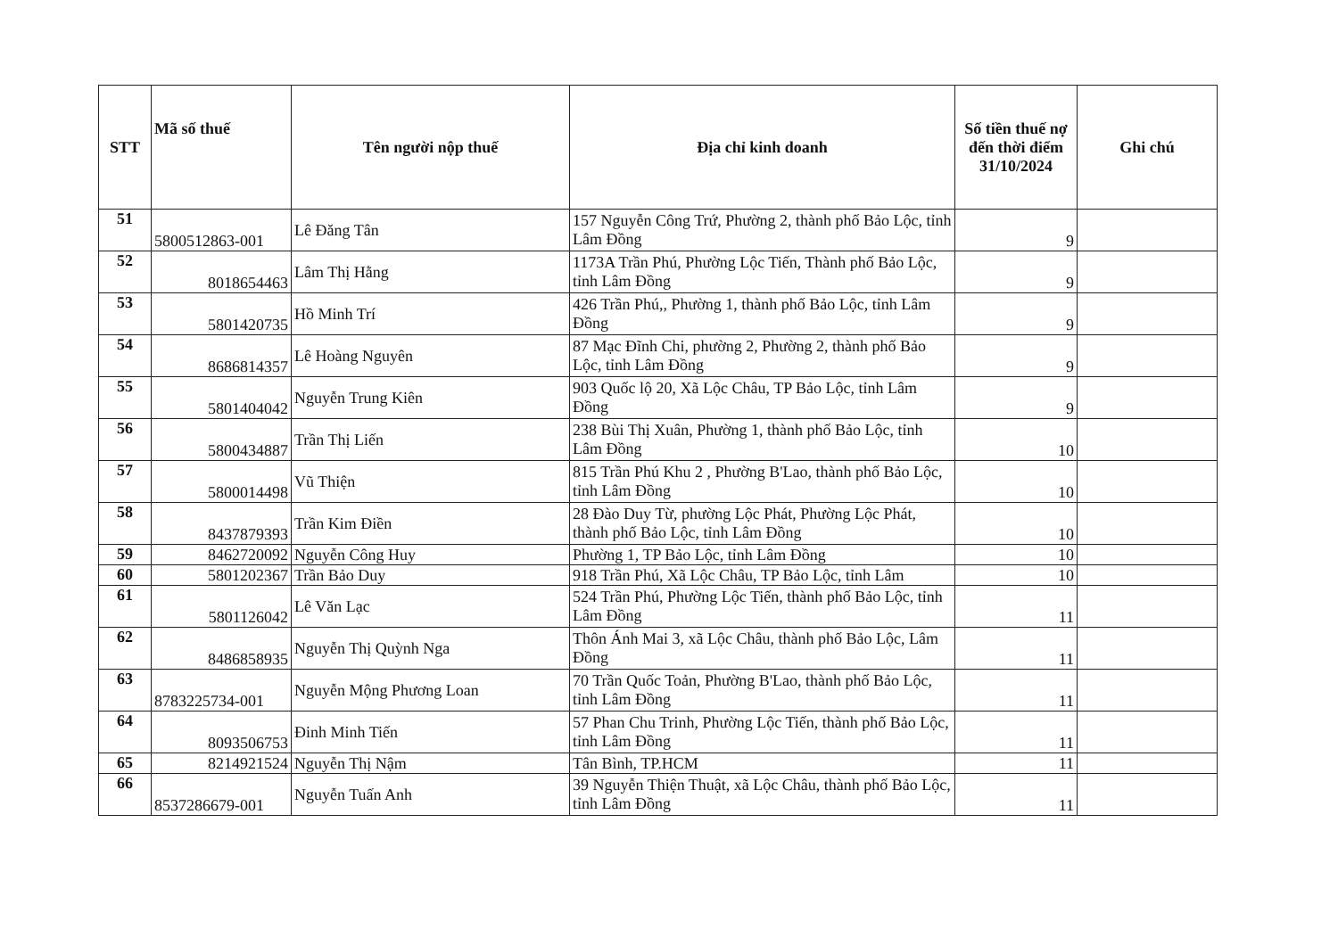| STT | Mã số thuế | Tên người nộp thuế | Địa chỉ kinh doanh | Số tiền thuế nợ đến thời điểm 31/10/2024 | Ghi chú |
| --- | --- | --- | --- | --- | --- |
| 51 | 5800512863-001 | Lê Đăng Tân | 157 Nguyễn Công Trứ, Phường 2, thành phố Bảo Lộc, tỉnh Lâm Đồng | 9 | |
| 52 | 8018654463 | Lâm Thị Hằng | 1173A Trần Phú, Phường Lộc Tiến, Thành phố Bảo Lộc, tỉnh Lâm Đồng | 9 | |
| 53 | 5801420735 | Hồ Minh Trí | 426 Trần Phú,, Phường 1, thành phố Bảo Lộc, tỉnh Lâm Đồng | 9 | |
| 54 | 8686814357 | Lê Hoàng Nguyên | 87 Mạc Đĩnh Chi, phường 2, Phường 2, thành phố Bảo Lộc, tỉnh Lâm Đồng | 9 | |
| 55 | 5801404042 | Nguyễn Trung Kiên | 903 Quốc lộ 20, Xã Lộc Châu, TP Bảo Lộc, tỉnh Lâm Đồng | 9 | |
| 56 | 5800434887 | Trần Thị Liến | 238 Bùi Thị Xuân, Phường 1, thành phố Bảo Lộc, tỉnh Lâm Đồng | 10 | |
| 57 | 5800014498 | Vũ Thiện | 815 Trần Phú Khu 2 , Phường B'Lao, thành phố Bảo Lộc, tỉnh Lâm Đồng | 10 | |
| 58 | 8437879393 | Trần Kim Điền | 28 Đào Duy Từ, phường Lộc Phát, Phường Lộc Phát, thành phố Bảo Lộc, tỉnh Lâm Đồng | 10 | |
| 59 | 8462720092 | Nguyễn Công Huy | Phường 1, TP Bảo Lộc, tỉnh Lâm Đồng | 10 | |
| 60 | 5801202367 | Trần Bảo Duy | 918 Trần Phú, Xã Lộc Châu, TP Bảo Lộc, tỉnh Lâm | 10 | |
| 61 | 5801126042 | Lê Văn Lạc | 524 Trần Phú, Phường Lộc Tiến, thành phố Bảo Lộc, tỉnh Lâm Đồng | 11 | |
| 62 | 8486858935 | Nguyễn Thị Quỳnh Nga | Thôn Ánh Mai 3, xã Lộc Châu, thành phố Bảo Lộc, Lâm Đồng | 11 | |
| 63 | 8783225734-001 | Nguyễn Mộng Phương Loan | 70 Trần Quốc Toản, Phường B'Lao, thành phố Bảo Lộc, tỉnh Lâm Đồng | 11 | |
| 64 | 8093506753 | Đinh Minh Tiến | 57 Phan Chu Trinh, Phường Lộc Tiến, thành phố Bảo Lộc, tỉnh Lâm Đồng | 11 | |
| 65 | 8214921524 | Nguyễn Thị Nậm | Tân Bình, TP.HCM | 11 | |
| 66 | 8537286679-001 | Nguyễn Tuấn Anh | 39 Nguyễn Thiện Thuật, xã Lộc Châu, thành phố Bảo Lộc, tỉnh Lâm Đồng | 11 | |